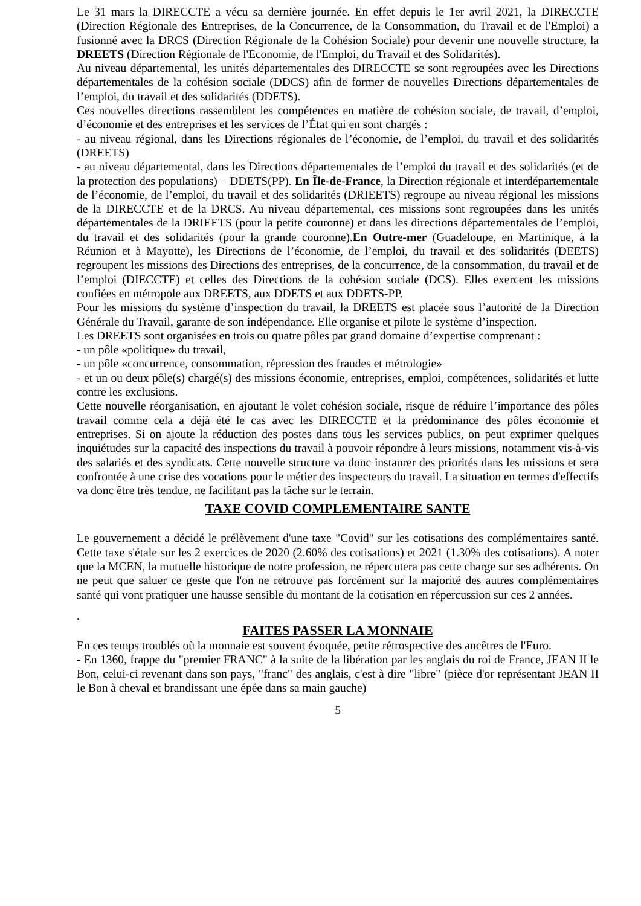Le 31 mars la DIRECCTE a vécu sa dernière journée. En effet depuis le 1er avril 2021, la DIRECCTE (Direction Régionale des Entreprises, de la Concurrence, de la Consommation, du Travail et de l'Emploi) a fusionné avec la DRCS (Direction Régionale de la Cohésion Sociale) pour devenir une nouvelle structure, la DREETS (Direction Régionale de l'Economie, de l'Emploi, du Travail et des Solidarités).
Au niveau départemental, les unités départementales des DIRECCTE se sont regroupées avec les Directions départementales de la cohésion sociale (DDCS) afin de former de nouvelles Directions départementales de l’emploi, du travail et des solidarités (DDETS).
Ces nouvelles directions rassemblent les compétences en matière de cohésion sociale, de travail, d’emploi, d’économie et des entreprises et les services de l’État qui en sont chargés :
- au niveau régional, dans les Directions régionales de l’économie, de l’emploi, du travail et des solidarités (DREETS)
- au niveau départemental, dans les Directions départementales de l’emploi du travail et des solidarités (et de la protection des populations) – DDETS(PP). En Île-de-France, la Direction régionale et interdépartementale de l’économie, de l’emploi, du travail et des solidarités (DRIEETS) regroupe au niveau régional les missions de la DIRECCTE et de la DRCS. Au niveau départemental, ces missions sont regroupées dans les unités départementales de la DRIEETS (pour la petite couronne) et dans les directions départementales de l’emploi, du travail et des solidarités (pour la grande couronne).En Outre-mer (Guadeloupe, en Martinique, à la Réunion et à Mayotte), les Directions de l’économie, de l’emploi, du travail et des solidarités (DEETS) regroupent les missions des Directions des entreprises, de la concurrence, de la consommation, du travail et de l’emploi (DIECCTE) et celles des Directions de la cohésion sociale (DCS). Elles exercent les missions confiées en métropole aux DREETS, aux DDETS et aux DDETS-PP.
Pour les missions du système d’inspection du travail, la DREETS est placée sous l’autorité de la Direction Générale du Travail, garante de son indépendance. Elle organise et pilote le système d’inspection.
Les DREETS sont organisées en trois ou quatre pôles par grand domaine d’expertise comprenant :
- un pôle «politique» du travail,
- un pôle «concurrence, consommation, répression des fraudes et métrologie»
- et un ou deux pôle(s) chargé(s) des missions économie, entreprises, emploi, compétences, solidarités et lutte contre les exclusions.
Cette nouvelle réorganisation, en ajoutant le volet cohésion sociale, risque de réduire l’importance des pôles travail comme cela a déjà été le cas avec les DIRECCTE et la prédominance des pôles économie et entreprises. Si on ajoute la réduction des postes dans tous les services publics, on peut exprimer quelques inquiétudes sur la capacité des inspections du travail à pouvoir répondre à leurs missions, notamment vis-à-vis des salariés et des syndicats. Cette nouvelle structure va donc instaurer des priorités dans les missions et sera confrontée à une crise des vocations pour le métier des inspecteurs du travail. La situation en termes d'effectifs va donc être très tendue, ne facilitant pas la tâche sur le terrain.
TAXE COVID COMPLEMENTAIRE SANTE
Le gouvernement a décidé le prélèvement d'une taxe "Covid" sur les cotisations des complémentaires santé. Cette taxe s'étale sur les 2 exercices de 2020 (2.60% des cotisations) et 2021 (1.30% des cotisations). A noter que la MCEN, la mutuelle historique de notre profession, ne répercutera pas cette charge sur ses adhérents. On ne peut que saluer ce geste que l'on ne retrouve pas forcément sur la majorité des autres complémentaires santé qui vont pratiquer une hausse sensible du montant de la cotisation en répercussion sur ces 2 années.
.
FAITES PASSER LA MONNAIE
En ces temps troublés où la monnaie est souvent évoquée, petite rétrospective des ancêtres de l'Euro.
- En 1360, frappe du "premier FRANC" à la suite de la libération par les anglais du roi de France, JEAN II le Bon, celui-ci revenant dans son pays, "franc" des anglais, c'est à dire "libre" (pièce d'or représentant JEAN II le Bon à cheval et brandissant une épée dans sa main gauche)
5